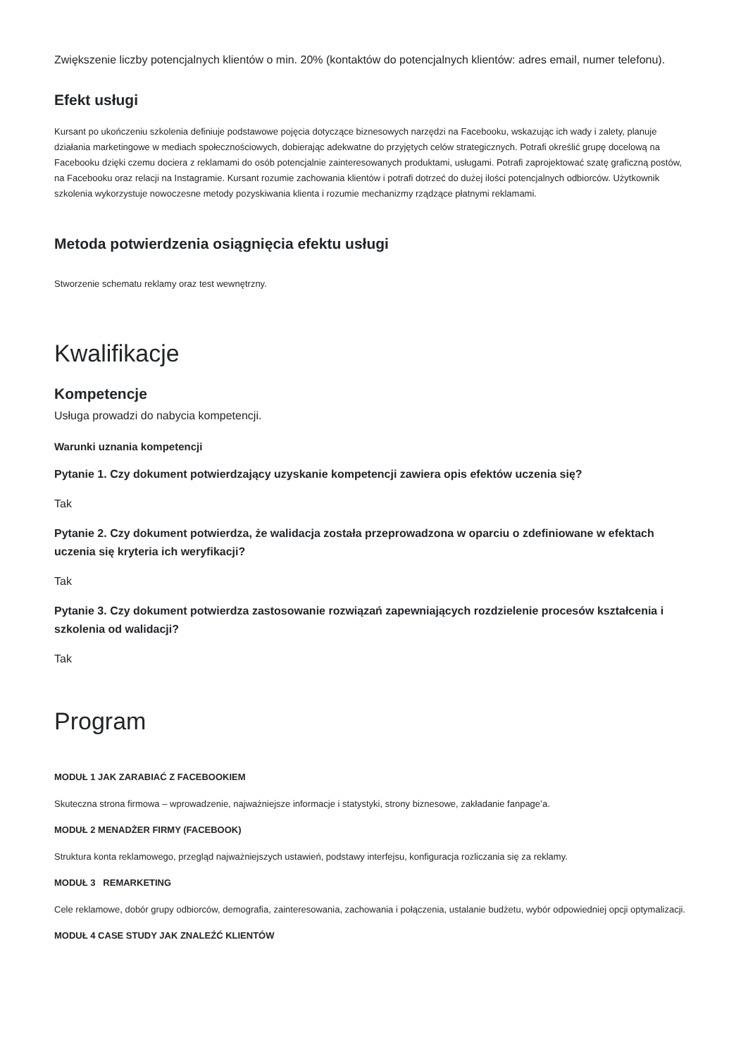Zwiększenie liczby potencjalnych klientów o min. 20% (kontaktów do potencjalnych klientów: adres email, numer telefonu).
Efekt usługi
Kursant po ukończeniu szkolenia definiuje podstawowe pojęcia dotyczące biznesowych narzędzi na Facebooku, wskazując ich wady i zalety, planuje działania marketingowe w mediach społecznościowych, dobierając adekwatne do przyjętych celów strategicznych. Potrafi określić grupę docelową na Facebooku dzięki czemu dociera z reklamami do osób potencjalnie zainteresowanych produktami, usługami. Potrafi zaprojektować szatę graficzną postów, na Facebooku oraz relacji na Instagramie. Kursant rozumie zachowania klientów i potrafi dotrzeć do dużej ilości potencjalnych odbiorców. Użytkownik szkolenia wykorzystuje nowoczesne metody pozyskiwania klienta i rozumie mechanizmy rządzące płatnymi reklamami.
Metoda potwierdzenia osiągnięcia efektu usługi
Stworzenie schematu reklamy oraz test wewnętrzny.
Kwalifikacje
Kompetencje
Usługa prowadzi do nabycia kompetencji.
Warunki uznania kompetencji
Pytanie 1. Czy dokument potwierdzający uzyskanie kompetencji zawiera opis efektów uczenia się?
Tak
Pytanie 2. Czy dokument potwierdza, że walidacja została przeprowadzona w oparciu o zdefiniowane w efektach uczenia się kryteria ich weryfikacji?
Tak
Pytanie 3. Czy dokument potwierdza zastosowanie rozwiązań zapewniających rozdzielenie procesów kształcenia i szkolenia od walidacji?
Tak
Program
MODUŁ 1 JAK ZARABIAĆ Z FACEBOOKIEM
Skuteczna strona firmowa – wprowadzenie, najważniejsze informacje i statystyki, strony biznesowe, zakładanie fanpage’a.
MODUŁ 2 MENADŻER FIRMY (FACEBOOK)
Struktura konta reklamowego, przegląd najważniejszych ustawień, podstawy interfejsu, konfiguracja rozliczania się za reklamy.
MODUŁ 3 REMARKETING
Cele reklamowe, dobór grupy odbiorców, demografia, zainteresowania, zachowania i połączenia, ustalanie budżetu, wybór odpowiedniej opcji optymalizacji.
MODUŁ 4 CASE STUDY JAK ZNALEŹĆ KLIENTÓW